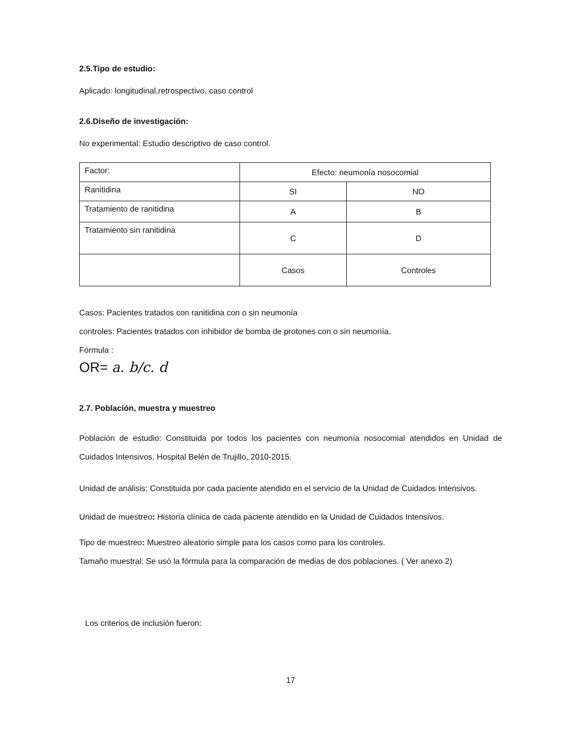2.5.Tipo de estudio:
Aplicado: longitudinal,retrospectivo, caso control
2.6.Diseño de investigación:
No experimental: Estudio descriptivo de caso control.
| Factor: | Efecto: neumonía nosocomial | |
| Ranitidina | SI | NO |
| Tratamiento de ranitidina | A | B |
| Tratamiento sin ranitidina | C | D |
| | Casos | Controles |
Casos: Pacientes tratados con ranitidina con o sin neumonía
controles: Pacientes tratados con inhibidor de bomba de protones con o sin neumonía.
Fórmula :
OR= a. b/c. d
2.7. Población, muestra y muestreo
Población de estudio: Constituida por todos los pacientes con neumonía nosocomial atendidos en Unidad de Cuidados Intensivos, Hospital Belén de Trujillo, 2010-2015.
Unidad de análisis: Constituida por cada paciente atendido en el servicio de la Unidad de Cuidados Intensivos.
Unidad de muestreo: Historia clínica de cada paciente atendido en la Unidad de Cuidados Intensivos.
Tipo de muestreo: Muestreo aleatorio simple para los casos como para los controles.
Tamaño muestral: Se usó la fórmula para la comparación de medias de dos poblaciones. ( Ver anexo 2)
Los criterios de inclusión fueron:
17